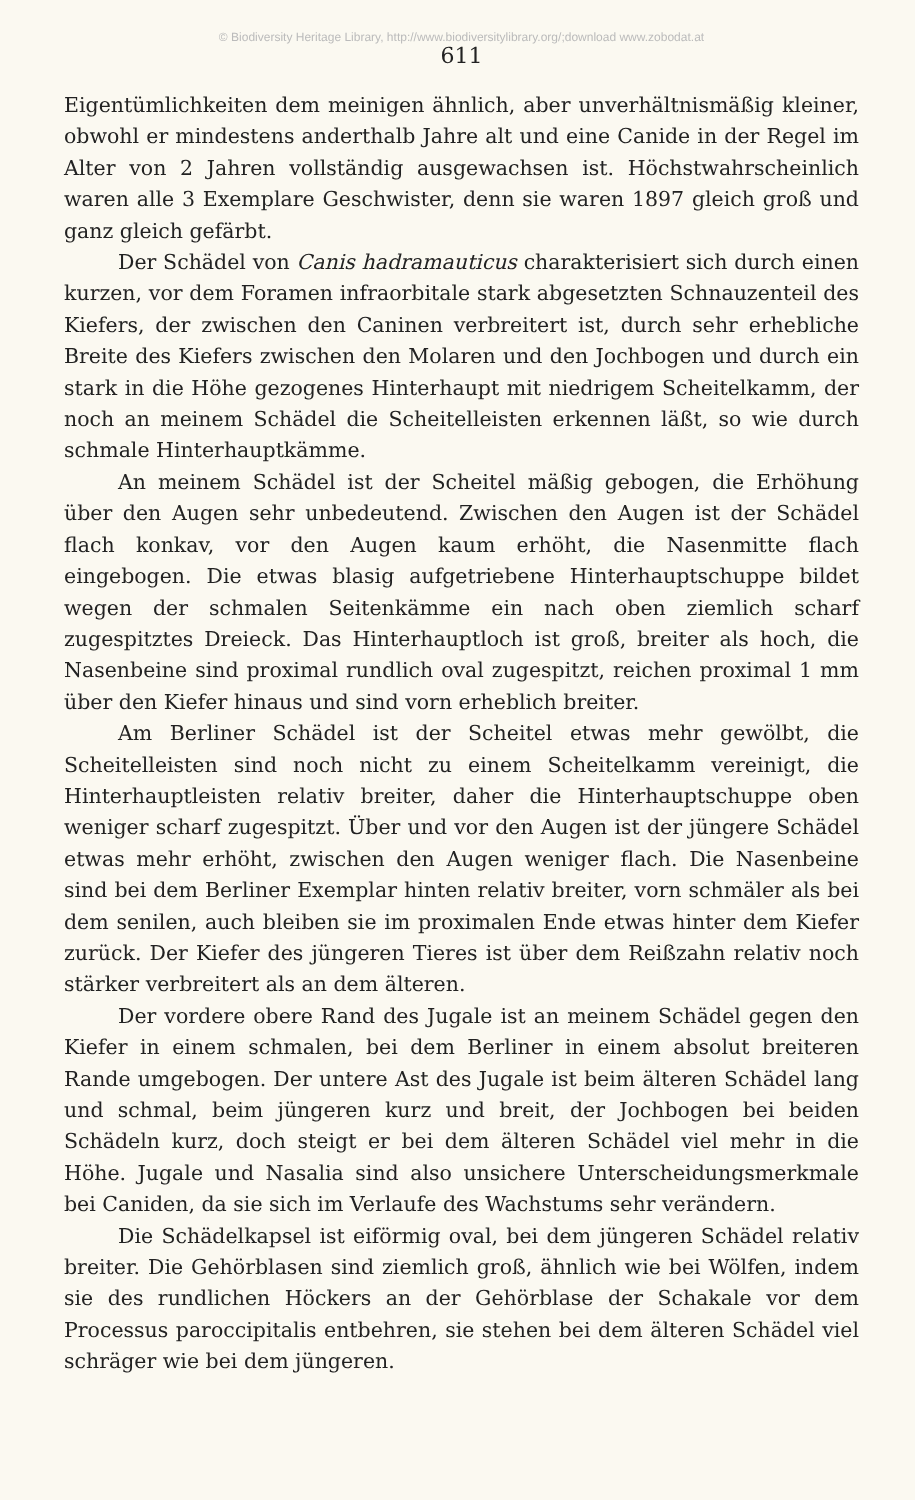© Biodiversity Heritage Library, http://www.biodiversitylibrary.org/;download www.zobodat.at
611
Eigentümlichkeiten dem meinigen ähnlich, aber unverhältnismäßig kleiner, obwohl er mindestens anderthalb Jahre alt und eine Canide in der Regel im Alter von 2 Jahren vollständig ausgewachsen ist. Höchstwahrscheinlich waren alle 3 Exemplare Geschwister, denn sie waren 1897 gleich groß und ganz gleich gefärbt.
Der Schädel von Canis hadramauticus charakterisiert sich durch einen kurzen, vor dem Foramen infraorbitale stark abgesetzten Schnauzenteil des Kiefers, der zwischen den Caninen verbreitert ist, durch sehr erhebliche Breite des Kiefers zwischen den Molaren und den Jochbogen und durch ein stark in die Höhe gezogenes Hinterhaupt mit niedrigem Scheitelkamm, der noch an meinem Schädel die Scheitelleisten erkennen läßt, so wie durch schmale Hinterhauptkämme.
An meinem Schädel ist der Scheitel mäßig gebogen, die Erhöhung über den Augen sehr unbedeutend. Zwischen den Augen ist der Schädel flach konkav, vor den Augen kaum erhöht, die Nasenmitte flach eingebogen. Die etwas blasig aufgetriebene Hinterhauptschuppe bildet wegen der schmalen Seitenkämme ein nach oben ziemlich scharf zugespitztes Dreieck. Das Hinterhauptloch ist groß, breiter als hoch, die Nasenbeine sind proximal rundlich oval zugespitzt, reichen proximal 1 mm über den Kiefer hinaus und sind vorn erheblich breiter.
Am Berliner Schädel ist der Scheitel etwas mehr gewölbt, die Scheitelleisten sind noch nicht zu einem Scheitelkamm vereinigt, die Hinterhauptleisten relativ breiter, daher die Hinterhauptschuppe oben weniger scharf zugespitzt. Über und vor den Augen ist der jüngere Schädel etwas mehr erhöht, zwischen den Augen weniger flach. Die Nasenbeine sind bei dem Berliner Exemplar hinten relativ breiter, vorn schmäler als bei dem senilen, auch bleiben sie im proximalen Ende etwas hinter dem Kiefer zurück. Der Kiefer des jüngeren Tieres ist über dem Reißzahn relativ noch stärker verbreitert als an dem älteren.
Der vordere obere Rand des Jugale ist an meinem Schädel gegen den Kiefer in einem schmalen, bei dem Berliner in einem absolut breiteren Rande umgebogen. Der untere Ast des Jugale ist beim älteren Schädel lang und schmal, beim jüngeren kurz und breit, der Jochbogen bei beiden Schädeln kurz, doch steigt er bei dem älteren Schädel viel mehr in die Höhe. Jugale und Nasalia sind also unsichere Unterscheidungsmerkmale bei Caniden, da sie sich im Verlaufe des Wachstums sehr verändern.
Die Schädelkapsel ist eiförmig oval, bei dem jüngeren Schädel relativ breiter. Die Gehörblasen sind ziemlich groß, ähnlich wie bei Wölfen, indem sie des rundlichen Höckers an der Gehörblase der Schakale vor dem Processus paroccipitalis entbehren, sie stehen bei dem älteren Schädel viel schräger wie bei dem jüngeren.